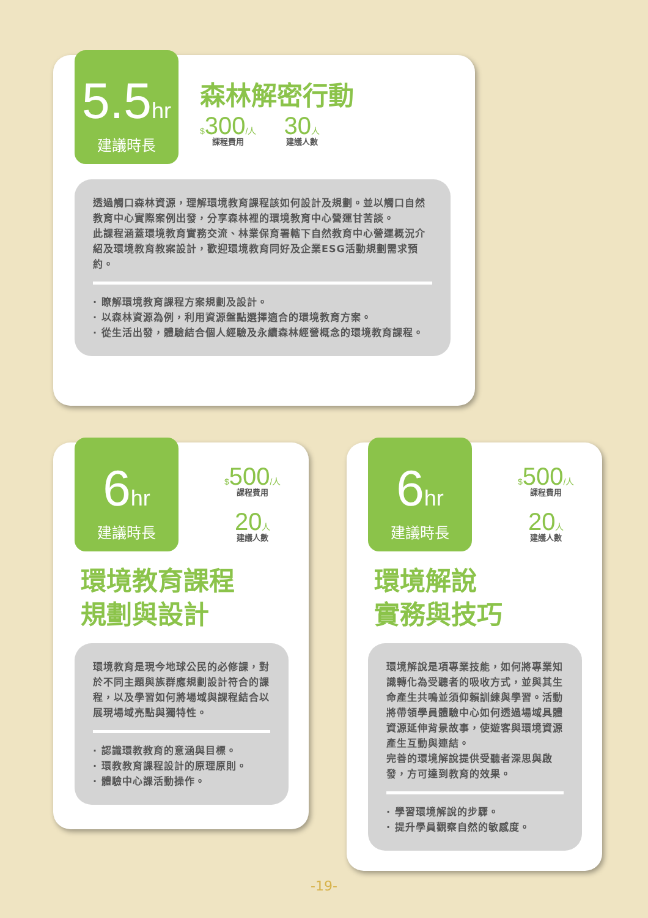5.5hr
建議時長
森林解密行動
$300/人
課程費用
30人
建議人數
透過觸口森林資源，理解環境教育課程該如何設計及規劃。並以觸口自然教育中心實際案例出發，分享森林裡的環境教育中心營運甘苦談。
此課程涵蓋環境教育實務交流、林業保育署轄下自然教育中心營運概況介紹及環境教育教案設計，歡迎環境教育同好及企業ESG活動規劃需求預約。
· 瞭解環境教育課程方案規劃及設計。
· 以森林資源為例，利用資源盤點選擇適合的環境教育方案。
· 從生活出發，體驗結合個人經驗及永續森林經營概念的環境教育課程。
6hr
建議時長
$500/人
課程費用
20人
建議人數
環境教育課程
規劃與設計
環境教育是現今地球公民的必修課，對於不同主題與族群應規劃設計符合的課程，以及學習如何將場域與課程結合以展現場域亮點與獨特性。
· 認識環教教育的意涵與目標。
· 環教教育課程設計的原理原則。
· 體驗中心課活動操作。
6hr
建議時長
$500/人
課程費用
20人
建議人數
環境解說
實務與技巧
環境解說是項專業技能，如何將專業知識轉化為受聽者的吸收方式，並與其生命產生共鳴並須仰賴訓練與學習。活動將帶領學員體驗中心如何透過場域具體資源延伸背景故事，使遊客與環境資源產生互動與連結。
完善的環境解說提供受聽者深思與啟發，方可達到教育的效果。
· 學習環境解說的步驟。
· 提升學員觀察自然的敏感度。
-19-